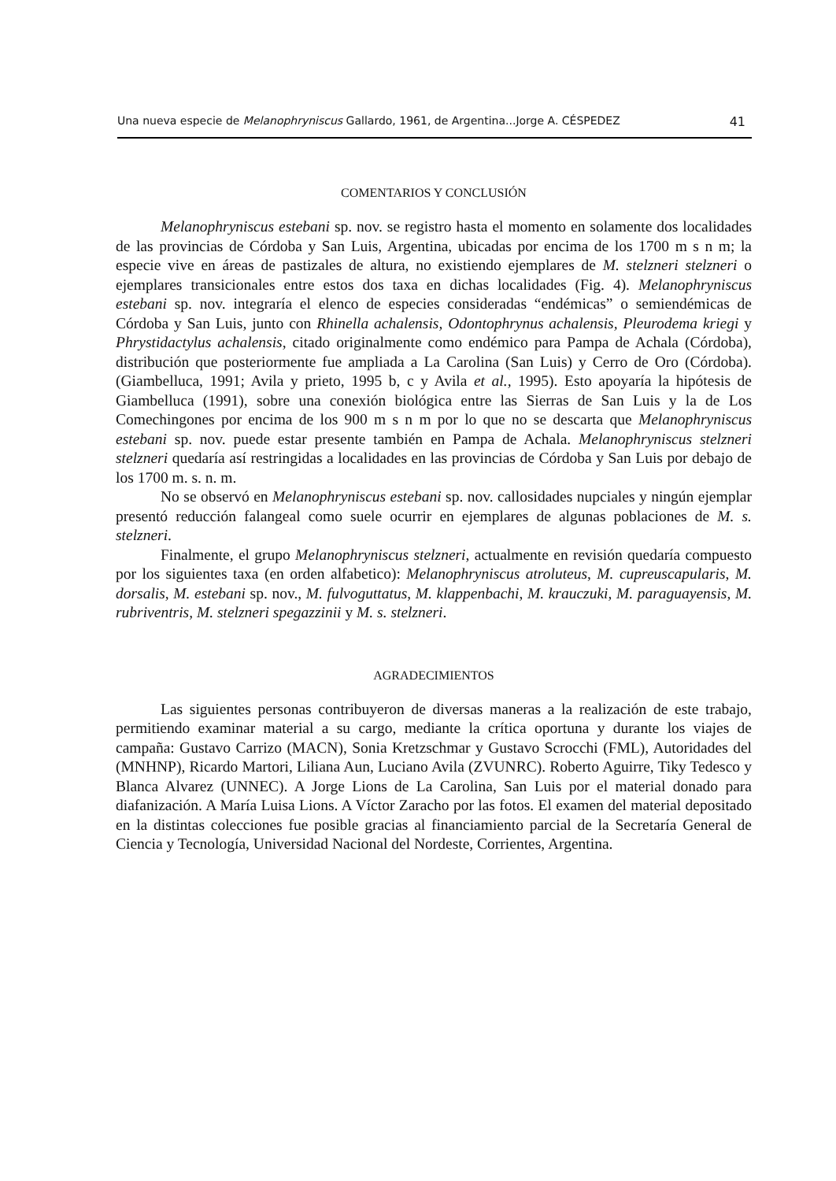Una nueva especie de Melanophryniscus Gallardo, 1961, de Argentina...Jorge A. CÉSPEDEZ 41
COMENTARIOS Y CONCLUSIÓN
Melanophryniscus estebani sp. nov. se registro hasta el momento en solamente dos localidades de las provincias de Córdoba y San Luis, Argentina, ubicadas por encima de los 1700 m s n m; la especie vive en áreas de pastizales de altura, no existiendo ejemplares de M. stelzneri stelzneri o ejemplares transicionales entre estos dos taxa en dichas localidades (Fig. 4). Melanophryniscus estebani sp. nov. integraría el elenco de especies consideradas “endémicas” o semiendémicas de Córdoba y San Luis, junto con Rhinella achalensis, Odontophrynus achalensis, Pleurodema kriegi y Phrystidactylus achalensis, citado originalmente como endémico para Pampa de Achala (Córdoba), distribución que posteriormente fue ampliada a La Carolina (San Luis) y Cerro de Oro (Córdoba). (Giambelluca, 1991; Avila y prieto, 1995 b, c y Avila et al., 1995). Esto apoyaría la hipótesis de Giambelluca (1991), sobre una conexión biológica entre las Sierras de San Luis y la de Los Comechingones por encima de los 900 m s n m por lo que no se descarta que Melanophryniscus estebani sp. nov. puede estar presente también en Pampa de Achala. Melanophryniscus stelzneri stelzneri quedaría así restringidas a localidades en las provincias de Córdoba y San Luis por debajo de los 1700 m. s. n. m.
No se observó en Melanophryniscus estebani sp. nov. callosidades nupciales y ningún ejemplar presentó reducción falangeal como suele ocurrir en ejemplares de algunas poblaciones de M. s. stelzneri.
Finalmente, el grupo Melanophryniscus stelzneri, actualmente en revisión quedaría compuesto por los siguientes taxa (en orden alfabetico): Melanophryniscus atroluteus, M. cupreuscapularis, M. dorsalis, M. estebani sp. nov., M. fulvoguttatus, M. klappenbachi, M. krauczuki, M. paraguayensis, M. rubriventris, M. stelzneri spegazzinii y M. s. stelzneri.
AGRADECIMIENTOS
Las siguientes personas contribuyeron de diversas maneras a la realización de este trabajo, permitiendo examinar material a su cargo, mediante la crítica oportuna y durante los viajes de campaña: Gustavo Carrizo (MACN), Sonia Kretzschmar y Gustavo Scrocchi (FML), Autoridades del (MNHNP), Ricardo Martori, Liliana Aun, Luciano Avila (ZVUNRC). Roberto Aguirre, Tiky Tedesco y Blanca Alvarez (UNNEC). A Jorge Lions de La Carolina, San Luis por el material donado para diafanización. A María Luisa Lions. A Víctor Zaracho por las fotos. El examen del material depositado en la distintas colecciones fue posible gracias al financiamiento parcial de la Secretaría General de Ciencia y Tecnología, Universidad Nacional del Nordeste, Corrientes, Argentina.